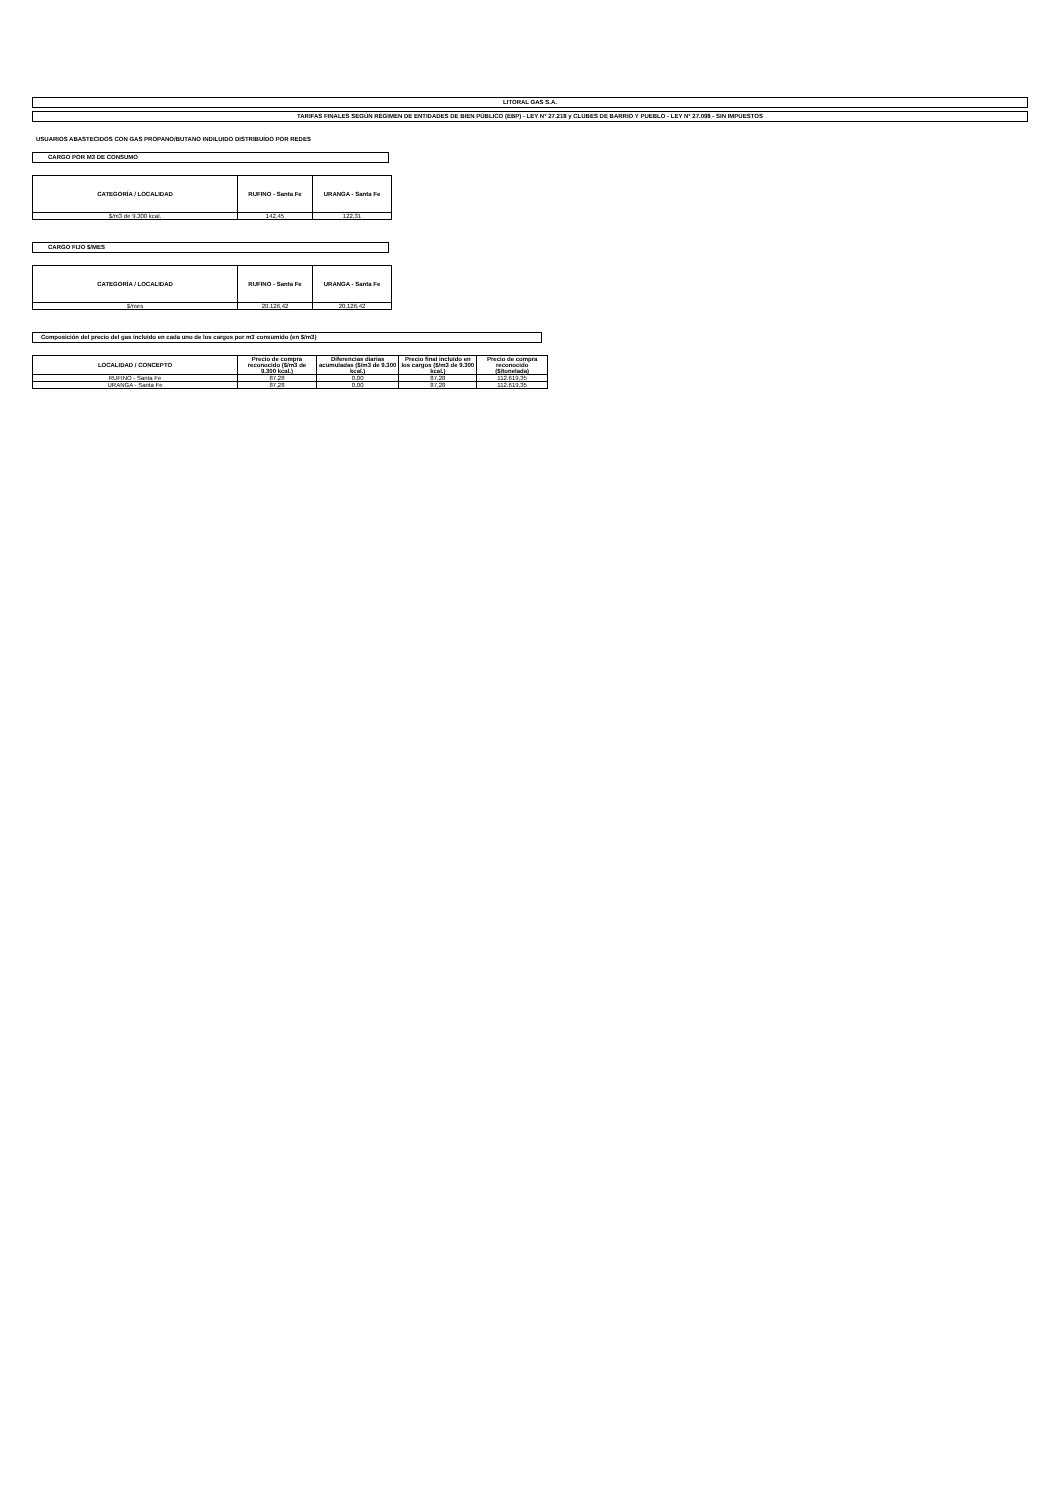LITORAL GAS S.A.
TARIFAS FINALES SEGÚN RÉGIMEN DE ENTIDADES DE BIEN PÚBLICO (EBP) - LEY N° 27.218 y CLUBES DE BARRIO Y PUEBLO - LEY N° 27.098 - SIN IMPUESTOS
USUARIOS ABASTECIDOS CON GAS PROPANO/BUTANO INDILUIDO DISTRIBUÍDO POR REDES
CARGO POR M3 DE CONSUMO
| CATEGORÍA / LOCALIDAD | RUFINO - Santa Fe | URANGA - Santa Fe |
| --- | --- | --- |
| $/m3 de 9.300 kcal. | 142,45 | 122,31 |
CARGO FIJO $/MES
| CATEGORÍA / LOCALIDAD | RUFINO - Santa Fe | URANGA - Santa Fe |
| --- | --- | --- |
| $/mes | 20.126,42 | 20.126,42 |
Composición del precio del gas incluido en cada uno de los cargos por m3 consumido (en $/m3)
| LOCALIDAD / CONCEPTO | Precio de compra reconocido ($/m3 de 9.300 kcal.) | Diferencias diarias acumuladas ($/m3 de 9.300 kcal.) | Precio final incluido en los cargos ($/m3 de 9.300 kcal.) | Precio de compra reconocido ($/tonelada) |
| --- | --- | --- | --- | --- |
| RUFINO - Santa Fe | 87,28 | 0,00 | 87,28 | 112.619,35 |
| URANGA - Santa Fe | 87,28 | 0,00 | 87,28 | 112.619,35 |